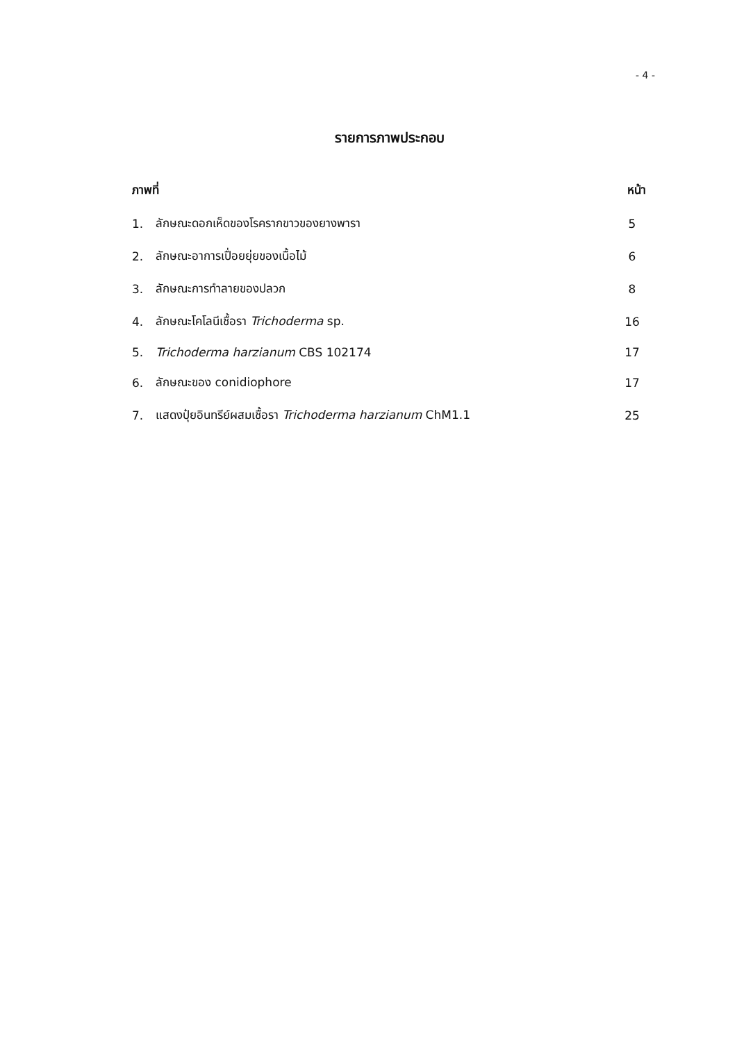- 4 -
รายการภาพประกอบ
| ภาพที่ | | หน้า |
| --- | --- | --- |
| 1. | ลักษณะดอกเห็ดของโรครากขาวของยางพารา | 5 |
| 2. | ลักษณะอาการเปื่อยยุ่ยของเนื้อไม้ | 6 |
| 3. | ลักษณะการทำลายของปลวก | 8 |
| 4. | ลักษณะโคโลนีเชื้อรา Trichoderma sp. | 16 |
| 5. | Trichoderma harzianum CBS 102174 | 17 |
| 6. | ลักษณะของ conidiophore | 17 |
| 7. | แสดงปุ๋ยอินทรีย์ผสมเชื้อรา Trichoderma harzianum ChM1.1 | 25 |